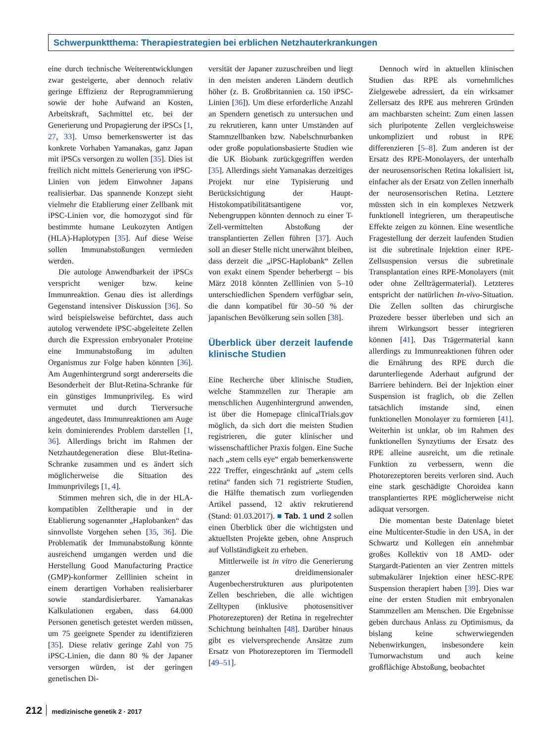Schwerpunktthema: Therapiestrategien bei erblichen Netzhauterkrankungen
eine durch technische Weiterentwicklungen zwar gesteigerte, aber dennoch relativ geringe Effizienz der Reprogrammierung sowie der hohe Aufwand an Kosten, Arbeitskraft, Sachmittel etc. bei der Generierung und Propagierung der iPSCs [1, 27, 33]. Umso bemerkenswerter ist das konkrete Vorhaben Yamanakas, ganz Japan mit iPSCs versorgen zu wollen [35]. Dies ist freilich nicht mittels Generierung von iPSC-Linien von jedem Einwohner Japans realisierbar. Das spannende Konzept sieht vielmehr die Etablierung einer Zellbank mit iPSC-Linien vor, die homozygot sind für bestimmte humane Leukozyten Antigen (HLA)-Haplotypen [35]. Auf diese Weise sollen Immunabstoßungen vermieden werden.
Die autologe Anwendbarkeit der iPSCs verspricht weniger bzw. keine Immunreaktion. Genau dies ist allerdings Gegenstand intensiver Diskussion [36]. So wird beispielsweise befürchtet, dass auch autolog verwendete iPSC-abgeleitete Zellen durch die Expression embryonaler Proteine eine Immunabstoßung im adulten Organismus zur Folge haben könnten [36]. Am Augenhintergrund sorgt andererseits die Besonderheit der Blut-Retina-Schranke für ein günstiges Immunprivileg. Es wird vermutet und durch Tierversuche angedeutet, dass Immunreaktionen am Auge kein dominierendes Problem darstellen [1, 36]. Allerdings bricht im Rahmen der Netzhautdegeneration diese Blut-Retina-Schranke zusammen und es ändert sich möglicherweise die Situation des Immunprivilegs [1, 4].
Stimmen mehren sich, die in der HLA-kompatiblen Zelltherapie und in der Etablierung sogenannter „Haplobanken“ das sinnvollste Vorgehen sehen [35, 36]. Die Problematik der Immunabstoßung könnte ausreichend umgangen werden und die Herstellung Good Manufacturing Practice (GMP)-konformer Zelllinien scheint in einem derartigen Vorhaben realisierbarer sowie standardisierbarer. Yamanakas Kalkulationen ergaben, dass 64.000 Personen genetisch getestet werden müssen, um 75 geeignete Spender zu identifizieren [35]. Diese relativ geringe Zahl von 75 iPSC-Linien, die dann 80 % der Japaner versorgen würden, ist der geringen genetischen Di-
versität der Japaner zuzuschreiben und liegt in den meisten anderen Ländern deutlich höher (z. B. Großbritannien ca. 150 iPSC-Linien [36]). Um diese erforderliche Anzahl an Spendern genetisch zu untersuchen und zu rekrutieren, kann unter Umständen auf Stammzellbanken bzw. Nabelschnurbanken oder große populationsbasierte Studien wie die UK Biobank zurückgegriffen werden [35]. Allerdings sieht Yamanakas derzeitiges Projekt nur eine Typisierung und Berücksichtigung der Haupt-Histokompatibilitätsantigene vor, Nebengruppen könnten dennoch zu einer T-Zell-vermittelten Abstoßung der transplantierten Zellen führen [37]. Auch soll an dieser Stelle nicht unerwähnt bleiben, dass derzeit die „iPSC-Haplobank“ Zellen von exakt einem Spender beherbergt – bis März 2018 könnten Zelllinien von 5–10 unterschiedlichen Spendern verfügbar sein, die dann kompatibel für 30–50 % der japanischen Bevölkerung sein sollen [38].
Überblick über derzeit laufende klinische Studien
Eine Recherche über klinische Studien, welche Stammzellen zur Therapie am menschlichen Augenhintergrund anwenden, ist über die Homepage clinicalTrials.gov möglich, da sich dort die meisten Studien registrieren, die guter klinischer und wissenschaftlicher Praxis folgen. Eine Suche nach „stem cells eye“ ergab bemerkenswerte 222 Treffer, eingeschränkt auf „stem cells retina“ fanden sich 71 registrierte Studien, die Hälfte thematisch zum vorliegenden Artikel passend, 12 aktiv rekrutierend (Stand: 01.03.2017). ■ Tab. 1 und 2 sollen einen Überblick über die wichtigsten und aktuellsten Projekte geben, ohne Anspruch auf Vollständigkeit zu erheben.
Mittlerweile ist in vitro die Generierung ganzer dreidimensionaler Augenbecherstrukturen aus pluripotenten Zellen beschrieben, die alle wichtigen Zelltypen (inklusive photosensitiver Photorezeptoren) der Retina in regelrechter Schichtung beinhalten [48]. Darüber hinaus gibt es vielversprechende Ansätze zum Ersatz von Photorezeptoren im Tiermodell [49–51].
Dennoch wird in aktuellen klinischen Studien das RPE als vornehmliches Zielgewebe adressiert, da ein wirksamer Zellersatz des RPE aus mehreren Gründen am machbarsten scheint: Zum einen lassen sich pluripotente Zellen vergleichsweise unkompliziert und robust in RPE differenzieren [5–8]. Zum anderen ist der Ersatz des RPE-Monolayers, der unterhalb der neurosensorischen Retina lokalisiert ist, einfacher als der Ersatz von Zellen innerhalb der neurosensorischen Retina. Letztere müssten sich in ein komplexes Netzwerk funktionell integrieren, um therapeutische Effekte zeigen zu können. Eine wesentliche Fragestellung der derzeit laufenden Studien ist die subretinale Injektion einer RPE-Zellsuspension versus die subretinale Transplantation eines RPE-Monolayers (mit oder ohne Zellträgermaterial). Letzteres entspricht der natürlichen In-vivo-Situation. Die Zellen sollten das chirurgische Prozedere besser überleben und sich an ihrem Wirkungsort besser integrieren können [41]. Das Trägermaterial kann allerdings zu Immunreaktionen führen oder die Ernährung des RPE durch die darunterliegende Aderhaut aufgrund der Barriere behindern. Bei der Injektion einer Suspension ist fraglich, ob die Zellen tatsächlich imstande sind, einen funktionellen Monolayer zu formieren [41]. Weiterhin ist unklar, ob im Rahmen des funktionellen Synzytiums der Ersatz des RPE alleine ausreicht, um die retinale Funktion zu verbessern, wenn die Photorezeptoren bereits verloren sind. Auch eine stark geschädigte Choroidea kann transplantiertes RPE möglicherweise nicht adäquat versorgen.
Die momentan beste Datenlage bietet eine Multicenter-Studie in den USA, in der Schwartz und Kollegen ein annehmbar großes Kollektiv von 18 AMD- oder Stargardt-Patienten an vier Zentren mittels submakulärer Injektion einer hESC-RPE Suspension therapiert haben [39]. Dies war eine der ersten Studien mit embryonalen Stammzellen am Menschen. Die Ergebnisse geben durchaus Anlass zu Optimismus, da bislang keine schwerwiegenden Nebenwirkungen, insbesondere kein Tumorwachstum und auch keine großflächige Abstoßung, beobachtet
212 medizinische genetik 2 · 2017